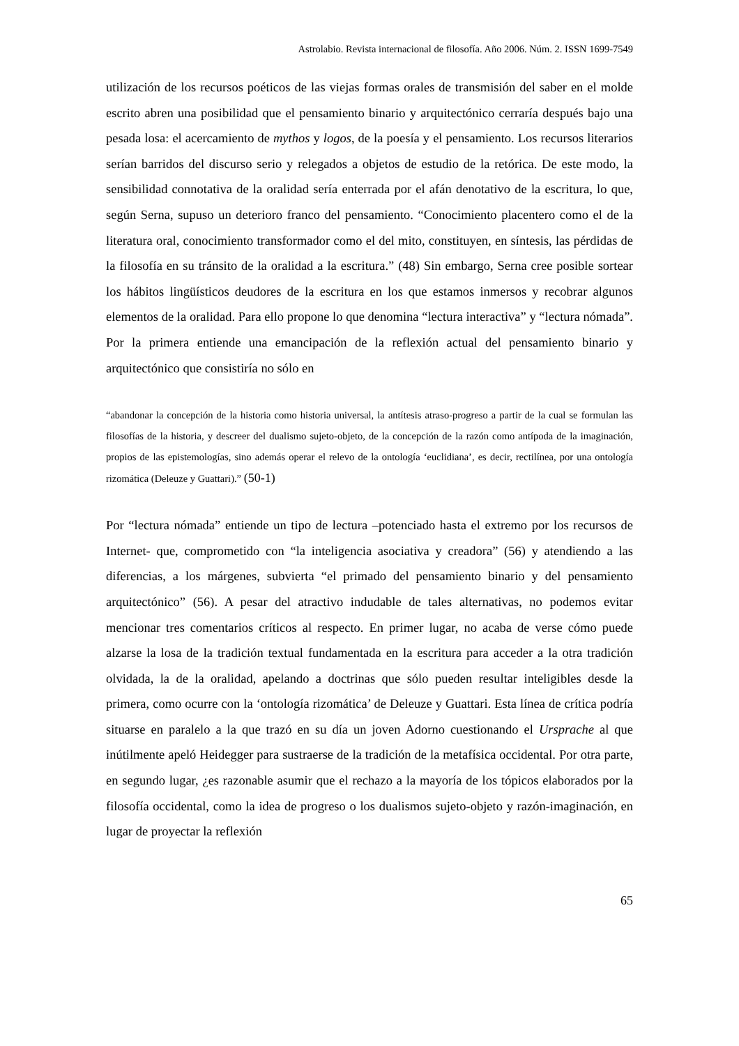Astrolabio. Revista internacional de filosofía. Año 2006. Núm. 2. ISSN 1699-7549
utilización de los recursos poéticos de las viejas formas orales de transmisión del saber en el molde escrito abren una posibilidad que el pensamiento binario y arquitectónico cerraría después bajo una pesada losa: el acercamiento de mythos y logos, de la poesía y el pensamiento. Los recursos literarios serían barridos del discurso serio y relegados a objetos de estudio de la retórica. De este modo, la sensibilidad connotativa de la oralidad sería enterrada por el afán denotativo de la escritura, lo que, según Serna, supuso un deterioro franco del pensamiento. “Conocimiento placentero como el de la literatura oral, conocimiento transformador como el del mito, constituyen, en síntesis, las pérdidas de la filosofía en su tránsito de la oralidad a la escritura.” (48) Sin embargo, Serna cree posible sortear los hábitos lingüísticos deudores de la escritura en los que estamos inmersos y recobrar algunos elementos de la oralidad. Para ello propone lo que denomina “lectura interactiva” y “lectura nómada”. Por la primera entiende una emancipación de la reflexión actual del pensamiento binario y arquitectónico que consistiría no sólo en
“abandonar la concepción de la historia como historia universal, la antítesis atraso-progreso a partir de la cual se formulan las filosofías de la historia, y descreer del dualismo sujeto-objeto, de la concepción de la razón como antípoda de la imaginación, propios de las epistemologías, sino además operar el relevo de la ontología ‘euclidiana’, es decir, rectilínea, por una ontología rizomática (Deleuze y Guattari).” (50-1)
Por “lectura nómada” entiende un tipo de lectura –potenciado hasta el extremo por los recursos de Internet- que, comprometido con “la inteligencia asociativa y creadora” (56) y atendiendo a las diferencias, a los márgenes, subvierta “el primado del pensamiento binario y del pensamiento arquitectónico” (56). A pesar del atractivo indudable de tales alternativas, no podemos evitar mencionar tres comentarios críticos al respecto. En primer lugar, no acaba de verse cómo puede alzarse la losa de la tradición textual fundamentada en la escritura para acceder a la otra tradición olvidada, la de la oralidad, apelando a doctrinas que sólo pueden resultar inteligibles desde la primera, como ocurre con la ‘ontología rizomática’ de Deleuze y Guattari. Esta línea de crítica podría situarse en paralelo a la que trazó en su día un joven Adorno cuestionando el Ursprache al que inútilmente apeló Heidegger para sustraerse de la tradición de la metafísica occidental. Por otra parte, en segundo lugar, ¿es razonable asumir que el rechazo a la mayoría de los tópicos elaborados por la filosofía occidental, como la idea de progreso o los dualismos sujeto-objeto y razón-imaginación, en lugar de proyectar la reflexión
65